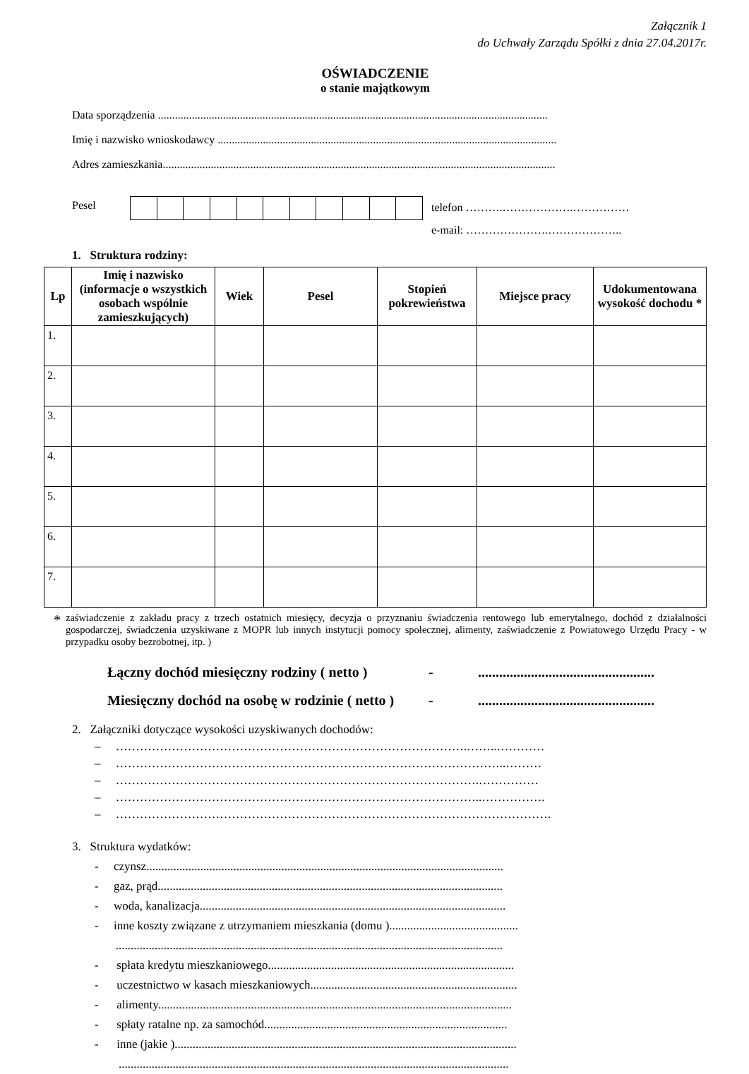Załącznik 1
do Uchwały Zarządu Spółki z dnia 27.04.2017r.
OŚWIADCZENIE
o stanie majątkowym
Data sporządzenia ..........................................................................................................................................
Imię i nazwisko wnioskodawcy ........................................................................................................................
Adres zamieszkania...........................................................................................................................................
Pesel
telefon ……….……………….……………
e-mail: ………………….………………..
1. Struktura rodziny:
| Lp | Imię i nazwisko (informacje o wszystkich osobach wspólnie zamieszkujących) | Wiek | Pesel | Stopień pokrewieństwa | Miejsce pracy | Udokumentowana wysokość dochodu * |
| --- | --- | --- | --- | --- | --- | --- |
| 1. | | | | | | |
| 2. | | | | | | |
| 3. | | | | | | |
| 4. | | | | | | |
| 5. | | | | | | |
| 6. | | | | | | |
| 7. | | | | | | |
*
zaświadczenie z zakładu pracy z trzech ostatnich miesięcy, decyzja o przyznaniu świadczenia rentowego lub emerytalnego, dochód z działalności gospodarczej, świadczenia uzyskiwane z MOPR lub innych instytucji pomocy społecznej, alimenty, zaświadczenie z Powiatowego Urzędu Pracy - w przypadku osoby bezrobotnej, itp. )
Łączny dochód miesięczny rodziny ( netto ) -..................................................
Miesięczny dochód na osobę w rodzinie ( netto ) -..................................................
2. Załączniki dotyczące wysokości uzyskiwanych dochodów:
– …………………………………………………………………………….……..…………
– ……………………………………………………………………………………..………
– ……………………………………………………………………………….……………
– ………………………………………………………………………………..…………….
– ……………………………………………………………………………………………….
3. Struktura wydatków:
- czynsz.......................................................................................................................
- gaz, prąd...................................................................................................................
- woda, kanalizacja......................................................................................................
- inne koszty związane z utrzymaniem mieszkania (domu )...........................................
.................................................................................................................................
- spłata kredytu mieszkaniowego..................................................................................
- uczestnictwo w kasach mieszkaniowych.....................................................................
- alimenty......................................................................................................................
- spłaty ratalne np. za samochód.................................................................................
- inne (jakie )..................................................................................................................
..................................................................................................................................